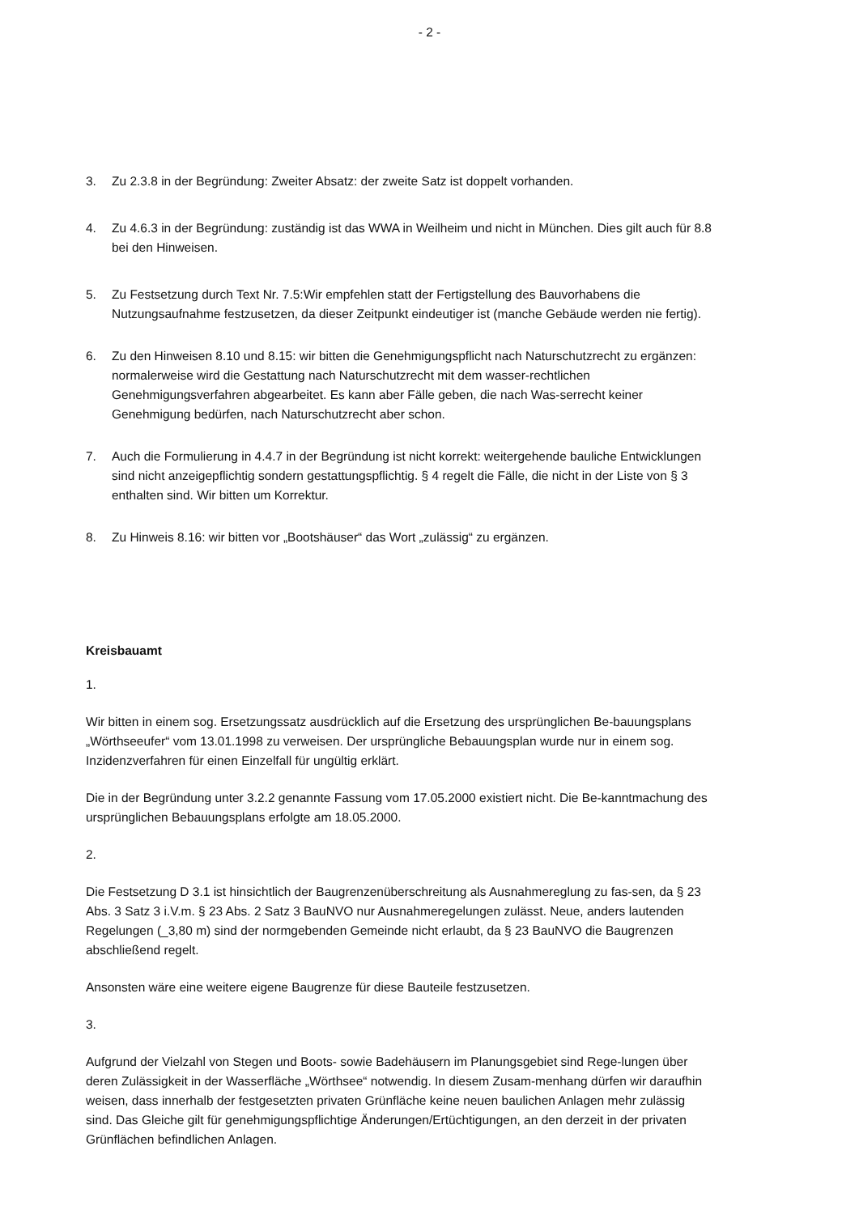- 2 -
3. Zu 2.3.8 in der Begründung: Zweiter Absatz: der zweite Satz ist doppelt vorhanden.
4. Zu 4.6.3 in der Begründung: zuständig ist das WWA in Weilheim und nicht in München. Dies gilt auch für 8.8 bei den Hinweisen.
5. Zu Festsetzung durch Text Nr. 7.5:Wir empfehlen statt der Fertigstellung des Bauvorhabens die Nutzungsaufnahme festzusetzen, da dieser Zeitpunkt eindeutiger ist (manche Gebäude werden nie fertig).
6. Zu den Hinweisen 8.10 und 8.15: wir bitten die Genehmigungspflicht nach Naturschutzrecht zu ergänzen: normalerweise wird die Gestattung nach Naturschutzrecht mit dem wasser-rechtlichen Genehmigungsverfahren abgearbeitet. Es kann aber Fälle geben, die nach Was-serrecht keiner Genehmigung bedürfen, nach Naturschutzrecht aber schon.
7. Auch die Formulierung in 4.4.7 in der Begründung ist nicht korrekt: weitergehende bauliche Entwicklungen sind nicht anzeigepflichtig sondern gestattungspflichtig. § 4 regelt die Fälle, die nicht in der Liste von § 3 enthalten sind. Wir bitten um Korrektur.
8. Zu Hinweis 8.16: wir bitten vor „Bootshäuser“ das Wort „zulässig“ zu ergänzen.
Kreisbauamt
1.
Wir bitten in einem sog. Ersetzungssatz ausdrücklich auf die Ersetzung des ursprünglichen Be-bauungsplans „Wörthseeufer“ vom 13.01.1998 zu verweisen. Der ursprüngliche Bebauungsplan wurde nur in einem sog. Inzidenzverfahren für einen Einzelfall für ungültig erklärt.
Die in der Begründung unter 3.2.2 genannte Fassung vom 17.05.2000 existiert nicht. Die Be-kanntmachung des ursprünglichen Bebauungsplans erfolgte am 18.05.2000.
2.
Die Festsetzung D 3.1 ist hinsichtlich der Baugrenzenüberschreitung als Ausnahmereglung zu fas-sen, da § 23 Abs. 3 Satz 3 i.V.m. § 23 Abs. 2 Satz 3 BauNVO nur Ausnahmeregelungen zulässt. Neue, anders lautenden Regelungen (_3,80 m) sind der normgebenden Gemeinde nicht erlaubt, da § 23 BauNVO die Baugrenzen abschließend regelt.
Ansonsten wäre eine weitere eigene Baugrenze für diese Bauteile festzusetzen.
3.
Aufgrund der Vielzahl von Stegen und Boots- sowie Badehäusern im Planungsgebiet sind Rege-lungen über deren Zulässigkeit in der Wasserfläche „Wörthsee“ notwendig. In diesem Zusam-menhang dürfen wir daraufhin weisen, dass innerhalb der festgesetzten privaten Grünfläche keine neuen baulichen Anlagen mehr zulässig sind. Das Gleiche gilt für genehmigungspflichtige Änderungen/Ertüchtigungen, an den derzeit in der privaten Grünflächen befindlichen Anlagen.